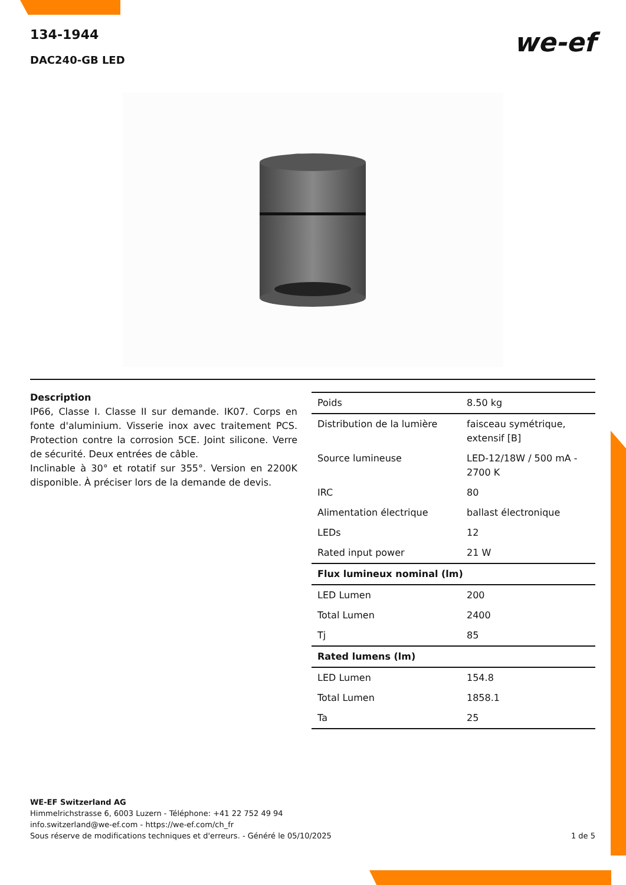134-1944
DAC240-GB LED
we-ef
Description
IP66, Classe I. Classe II sur demande. IK07. Corps en fonte d'aluminium. Visserie inox avec traitement PCS. Protection contre la corrosion 5CE. Joint silicone. Verre de sécurité. Deux entrées de câble.
Inclinable à 30° et rotatif sur 355°. Version en 2200K disponible. À préciser lors de la demande de devis.
| Poids | 8.50 kg |
| Distribution de la lumière | faisceau symétrique, extensif [B] |
| Source lumineuse | LED-12/18W / 500 mA - 2700 K |
| IRC | 80 |
| Alimentation électrique | ballast électronique |
| LEDs | 12 |
| Rated input power | 21 W |
| Flux lumineux nominal (lm) | |
| LED Lumen | 200 |
| Total Lumen | 2400 |
| Tj | 85 |
| Rated lumens (lm) | |
| LED Lumen | 154.8 |
| Total Lumen | 1858.1 |
| Ta | 25 |
WE-EF Switzerland AG
Himmelrichstrasse 6, 6003 Luzern - Téléphone: +41 22 752 49 94
info.switzerland@we-ef.com - https://we-ef.com/ch_fr
Sous réserve de modifications techniques et d'erreurs. - Généré le 05/10/2025 1 de 5